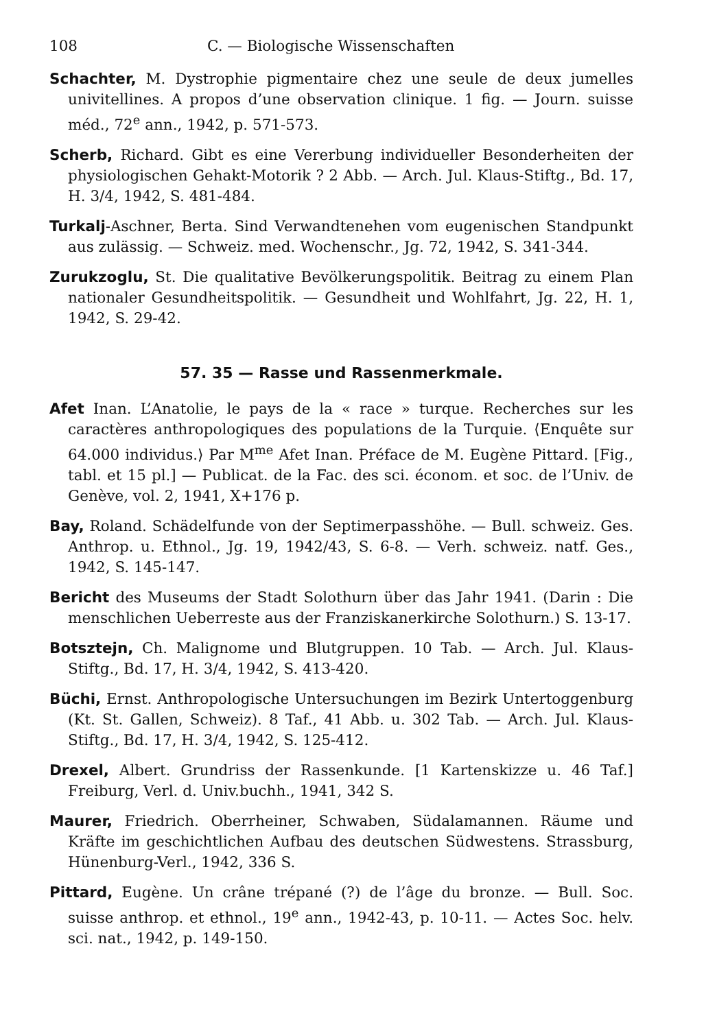108 C. — Biologische Wissenschaften
Schachter, M. Dystrophie pigmentaire chez une seule de deux jumelles univitellines. A propos d’une observation clinique. 1 fig. — Journ. suisse méd., 72<sup>e</sup> ann., 1942, p. 571-573.
Scherb, Richard. Gibt es eine Vererbung individueller Besonderheiten der physiologischen Gehakt-Motorik ? 2 Abb. — Arch. Jul. Klaus-Stiftg., Bd. 17, H. 3/4, 1942, S. 481-484.
Turkalj-Aschner, Berta. Sind Verwandtenehen vom eugenischen Standpunkt aus zulässig. — Schweiz. med. Wochenschr., Jg. 72, 1942, S. 341-344.
Zurukzoglu, St. Die qualitative Bevölkerungspolitik. Beitrag zu einem Plan nationaler Gesundheitspolitik. — Gesundheit und Wohlfahrt, Jg. 22, H. 1, 1942, S. 29-42.
57. 35 — Rasse und Rassenmerkmale.
Afet Inan. L’Anatolie, le pays de la « race » turque. Recherches sur les caractères anthropologiques des populations de la Turquie. ⟨Enquête sur 64.000 individus.⟩ Par M<sup>me</sup> Afet Inan. Préface de M. Eugène Pittard. [Fig., tabl. et 15 pl.] — Publicat. de la Fac. des sci. économ. et soc. de l’Univ. de Genève, vol. 2, 1941, X+176 p.
Bay, Roland. Schädelfunde von der Septimerpasshöhe. — Bull. schweiz. Ges. Anthrop. u. Ethnol., Jg. 19, 1942/43, S. 6-8. — Verh. schweiz. natf. Ges., 1942, S. 145-147.
Bericht des Museums der Stadt Solothurn über das Jahr 1941. (Darin : Die menschlichen Ueberreste aus der Franziskanerkirche Solothurn.) S. 13-17.
Botsztejn, Ch. Malignome und Blutgruppen. 10 Tab. — Arch. Jul. Klaus-Stiftg., Bd. 17, H. 3/4, 1942, S. 413-420.
Büchi, Ernst. Anthropologische Untersuchungen im Bezirk Untertoggenburg (Kt. St. Gallen, Schweiz). 8 Taf., 41 Abb. u. 302 Tab. — Arch. Jul. Klaus-Stiftg., Bd. 17, H. 3/4, 1942, S. 125-412.
Drexel, Albert. Grundriss der Rassenkunde. [1 Kartenskizze u. 46 Taf.] Freiburg, Verl. d. Univ.buchh., 1941, 342 S.
Maurer, Friedrich. Oberrheiner, Schwaben, Südalamannen. Räume und Kräfte im geschichtlichen Aufbau des deutschen Südwestens. Strassburg, Hünenburg-Verl., 1942, 336 S.
Pittard, Eugène. Un crâne trépané (?) de l’âge du bronze. — Bull. Soc. suisse anthrop. et ethnol., 19<sup>e</sup> ann., 1942-43, p. 10-11. — Actes Soc. helv. sci. nat., 1942, p. 149-150.